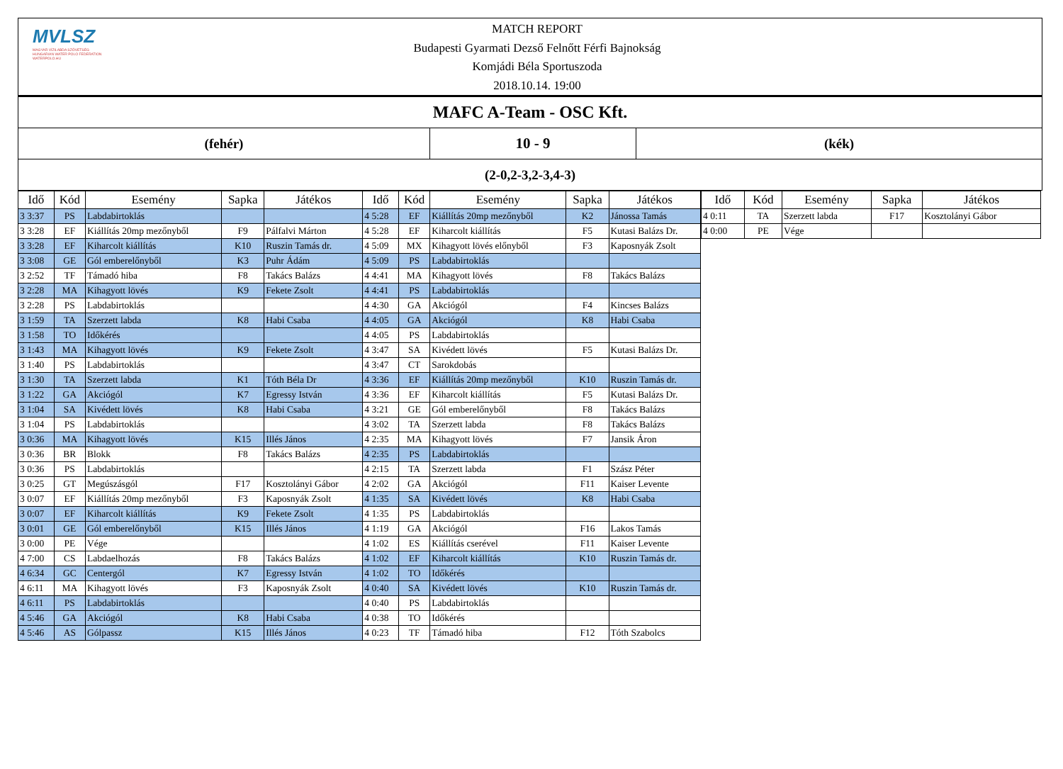MVLSZ
MAGYAR VÍZILABDA SZÖVETSÉG
HUNGARIAN WATER POLO FEDERATION
WATERPOLO.HU
MATCH REPORT
Budapesti Gyarmati Dezső Felnőtt Férfi Bajnokság
Komjádi Béla Sportuszoda
2018.10.14. 19:00
| MAFC A-Team - OSC Kft. | | |
| (fehér) | 10 - 9 | (kék) |
| (2-0,2-3,2-3,4-3) | | |
| Idő | Kód | Esemény | Sapka | Játékos | Idő | Kód | Esemény | Sapka | Játékos |
| --- | --- | --- | --- | --- | --- | --- | --- | --- | --- |
| 3 3:37 | PS | Labdabirtoklás | | | 4 5:28 | EF | Kiállítás 20mp mezőnyből | K2 | Jánossa Tamás |
| 3 3:28 | EF | Kiállítás 20mp mezőnyből | F9 | Pálfalvi Márton | 4 5:28 | EF | Kiharcolt kiállítás | F5 | Kutasi Balázs Dr. |
| 3 3:28 | EF | Kiharcolt kiállítás | K10 | Ruszin Tamás dr. | 4 5:09 | MX | Kihagyott lövés előnyből | F3 | Kaposnyák Zsolt |
| 3 3:08 | GE | Gól emberelőnyből | K3 | Puhr Ádám | 4 5:09 | PS | Labdabirtoklás | | |
| 3 2:52 | TF | Támadó hiba | F8 | Takács Balázs | 4 4:41 | MA | Kihagyott lövés | F8 | Takács Balázs |
| 3 2:28 | MA | Kihagyott lövés | K9 | Fekete Zsolt | 4 4:41 | PS | Labdabirtoklás | | |
| 3 2:28 | PS | Labdabirtoklás | | | 4 4:30 | GA | Akciógól | F4 | Kincses Balázs |
| 3 1:59 | TA | Szerzett labda | K8 | Habi Csaba | 4 4:05 | GA | Akciógól | K8 | Habi Csaba |
| 3 1:58 | TO | Időkérés | | | 4 4:05 | PS | Labdabirtoklás | | |
| 3 1:43 | MA | Kihagyott lövés | K9 | Fekete Zsolt | 4 3:47 | SA | Kivédett lövés | F5 | Kutasi Balázs Dr. |
| 3 1:40 | PS | Labdabirtoklás | | | 4 3:47 | CT | Sarokdobás | | |
| 3 1:30 | TA | Szerzett labda | K1 | Tóth Béla Dr | 4 3:36 | EF | Kiállítás 20mp mezőnyből | K10 | Ruszin Tamás dr. |
| 3 1:22 | GA | Akciógól | K7 | Egressy István | 4 3:36 | EF | Kiharcolt kiállítás | F5 | Kutasi Balázs Dr. |
| 3 1:04 | SA | Kivédett lövés | K8 | Habi Csaba | 4 3:21 | GE | Gól emberelőnyből | F8 | Takács Balázs |
| 3 1:04 | PS | Labdabirtoklás | | | 4 3:02 | TA | Szerzett labda | F8 | Takács Balázs |
| 3 0:36 | MA | Kihagyott lövés | K15 | Illés János | 4 2:35 | MA | Kihagyott lövés | F7 | Jansik Áron |
| 3 0:36 | BR | Blokk | F8 | Takács Balázs | 4 2:35 | PS | Labdabirtoklás | | |
| 3 0:36 | PS | Labdabirtoklás | | | 4 2:15 | TA | Szerzett labda | F1 | Szász Péter |
| 3 0:25 | GT | Megúszásgól | F17 | Kosztolányi Gábor | 4 2:02 | GA | Akciógól | F11 | Kaiser Levente |
| 3 0:07 | EF | Kiállítás 20mp mezőnyből | F3 | Kaposnyák Zsolt | 4 1:35 | SA | Kivédett lövés | K8 | Habi Csaba |
| 3 0:07 | EF | Kiharcolt kiállítás | K9 | Fekete Zsolt | 4 1:35 | PS | Labdabirtoklás | | |
| 3 0:01 | GE | Gól emberelőnyből | K15 | Illés János | 4 1:19 | GA | Akciógól | F16 | Lakos Tamás |
| 3 0:00 | PE | Vége | | | 4 1:02 | ES | Kiállítás cserével | F11 | Kaiser Levente |
| 4 7:00 | CS | Labdaelhozás | F8 | Takács Balázs | 4 1:02 | EF | Kiharcolt kiállítás | K10 | Ruszin Tamás dr. |
| 4 6:34 | GC | Centergól | K7 | Egressy István | 4 1:02 | TO | Időkérés | | |
| 4 6:11 | MA | Kihagyott lövés | F3 | Kaposnyák Zsolt | 4 0:40 | SA | Kivédett lövés | K10 | Ruszin Tamás dr. |
| 4 6:11 | PS | Labdabirtoklás | | | 4 0:40 | PS | Labdabirtoklás | | |
| 4 5:46 | GA | Akciógól | K8 | Habi Csaba | 4 0:38 | TO | Időkérés | | |
| 4 5:46 | AS | Gólpassz | K15 | Illés János | 4 0:23 | TF | Támadó hiba | F12 | Tóth Szabolcs |
| Idő | Kód | Esemény | Sapka | Játékos |
| --- | --- | --- | --- | --- |
| 4 0:11 | TA | Szerzett labda | F17 | Kosztolányi Gábor |
| 4 0:00 | PE | Vége | | |